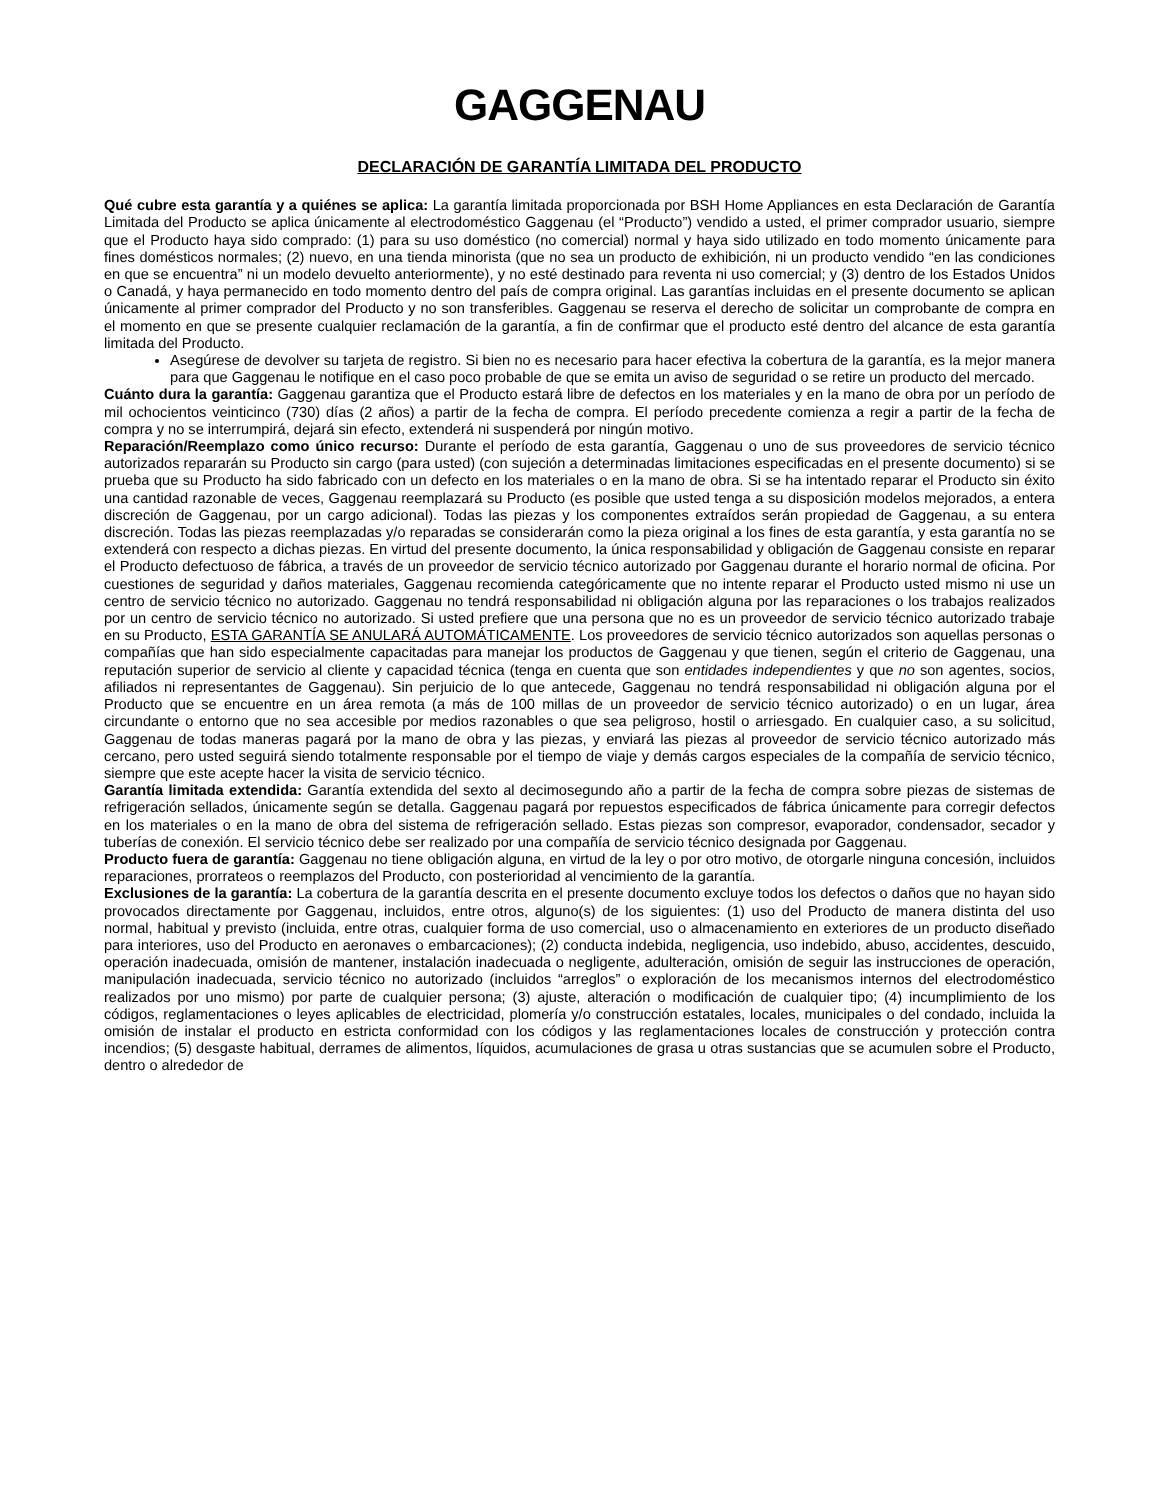GAGGENAU
DECLARACIÓN DE GARANTÍA LIMITADA DEL PRODUCTO
Qué cubre esta garantía y a quiénes se aplica: La garantía limitada proporcionada por BSH Home Appliances en esta Declaración de Garantía Limitada del Producto se aplica únicamente al electrodoméstico Gaggenau (el “Producto”) vendido a usted, el primer comprador usuario, siempre que el Producto haya sido comprado: (1) para su uso doméstico (no comercial) normal y haya sido utilizado en todo momento únicamente para fines domésticos normales; (2) nuevo, en una tienda minorista (que no sea un producto de exhibición, ni un producto vendido “en las condiciones en que se encuentra” ni un modelo devuelto anteriormente), y no esté destinado para reventa ni uso comercial; y (3) dentro de los Estados Unidos o Canadá, y haya permanecido en todo momento dentro del país de compra original. Las garantías incluidas en el presente documento se aplican únicamente al primer comprador del Producto y no son transferibles. Gaggenau se reserva el derecho de solicitar un comprobante de compra en el momento en que se presente cualquier reclamación de la garantía, a fin de confirmar que el producto esté dentro del alcance de esta garantía limitada del Producto.
Asegúrese de devolver su tarjeta de registro. Si bien no es necesario para hacer efectiva la cobertura de la garantía, es la mejor manera para que Gaggenau le notifique en el caso poco probable de que se emita un aviso de seguridad o se retire un producto del mercado.
Cuánto dura la garantía: Gaggenau garantiza que el Producto estará libre de defectos en los materiales y en la mano de obra por un período de mil ochocientos veinticinco (730) días (2 años) a partir de la fecha de compra. El período precedente comienza a regir a partir de la fecha de compra y no se interrumpirá, dejará sin efecto, extenderá ni suspenderá por ningún motivo.
Reparación/Reemplazo como único recurso: Durante el período de esta garantía, Gaggenau o uno de sus proveedores de servicio técnico autorizados repararán su Producto sin cargo (para usted) (con sujeción a determinadas limitaciones especificadas en el presente documento) si se prueba que su Producto ha sido fabricado con un defecto en los materiales o en la mano de obra. Si se ha intentado reparar el Producto sin éxito una cantidad razonable de veces, Gaggenau reemplazará su Producto (es posible que usted tenga a su disposición modelos mejorados, a entera discreción de Gaggenau, por un cargo adicional). Todas las piezas y los componentes extraídos serán propiedad de Gaggenau, a su entera discreción. Todas las piezas reemplazadas y/o reparadas se considerarán como la pieza original a los fines de esta garantía, y esta garantía no se extenderá con respecto a dichas piezas. En virtud del presente documento, la única responsabilidad y obligación de Gaggenau consiste en reparar el Producto defectuoso de fábrica, a través de un proveedor de servicio técnico autorizado por Gaggenau durante el horario normal de oficina. Por cuestiones de seguridad y daños materiales, Gaggenau recomienda categóricamente que no intente reparar el Producto usted mismo ni use un centro de servicio técnico no autorizado. Gaggenau no tendrá responsabilidad ni obligación alguna por las reparaciones o los trabajos realizados por un centro de servicio técnico no autorizado. Si usted prefiere que una persona que no es un proveedor de servicio técnico autorizado trabaje en su Producto, ESTA GARANTÍA SE ANULARÁ AUTOMÁTICAMENTE. Los proveedores de servicio técnico autorizados son aquellas personas o compañías que han sido especialmente capacitadas para manejar los productos de Gaggenau y que tienen, según el criterio de Gaggenau, una reputación superior de servicio al cliente y capacidad técnica (tenga en cuenta que son entidades independientes y que no son agentes, socios, afiliados ni representantes de Gaggenau). Sin perjuicio de lo que antecede, Gaggenau no tendrá responsabilidad ni obligación alguna por el Producto que se encuentre en un área remota (a más de 100 millas de un proveedor de servicio técnico autorizado) o en un lugar, área circundante o entorno que no sea accesible por medios razonables o que sea peligroso, hostil o arriesgado. En cualquier caso, a su solicitud, Gaggenau de todas maneras pagará por la mano de obra y las piezas, y enviará las piezas al proveedor de servicio técnico autorizado más cercano, pero usted seguirá siendo totalmente responsable por el tiempo de viaje y demás cargos especiales de la compañía de servicio técnico, siempre que este acepte hacer la visita de servicio técnico.
Garantía limitada extendida: Garantía extendida del sexto al decimosegundo año a partir de la fecha de compra sobre piezas de sistemas de refrigeración sellados, únicamente según se detalla. Gaggenau pagará por repuestos especificados de fábrica únicamente para corregir defectos en los materiales o en la mano de obra del sistema de refrigeración sellado. Estas piezas son compresor, evaporador, condensador, secador y tuberías de conexión. El servicio técnico debe ser realizado por una compañía de servicio técnico designada por Gaggenau.
Producto fuera de garantía: Gaggenau no tiene obligación alguna, en virtud de la ley o por otro motivo, de otorgarle ninguna concesión, incluidos reparaciones, prorrateos o reemplazos del Producto, con posterioridad al vencimiento de la garantía.
Exclusiones de la garantía: La cobertura de la garantía descrita en el presente documento excluye todos los defectos o daños que no hayan sido provocados directamente por Gaggenau, incluidos, entre otros, alguno(s) de los siguientes: (1) uso del Producto de manera distinta del uso normal, habitual y previsto (incluida, entre otras, cualquier forma de uso comercial, uso o almacenamiento en exteriores de un producto diseñado para interiores, uso del Producto en aeronaves o embarcaciones); (2) conducta indebida, negligencia, uso indebido, abuso, accidentes, descuido, operación inadecuada, omisión de mantener, instalación inadecuada o negligente, adulteración, omisión de seguir las instrucciones de operación, manipulación inadecuada, servicio técnico no autorizado (incluidos “arreglos” o exploración de los mecanismos internos del electrodoméstico realizados por uno mismo) por parte de cualquier persona; (3) ajuste, alteración o modificación de cualquier tipo; (4) incumplimiento de los códigos, reglamentaciones o leyes aplicables de electricidad, plomería y/o construcción estatales, locales, municipales o del condado, incluida la omisión de instalar el producto en estricta conformidad con los códigos y las reglamentaciones locales de construcción y protección contra incendios; (5) desgaste habitual, derrames de alimentos, líquidos, acumulaciones de grasa u otras sustancias que se acumulen sobre el Producto, dentro o alrededor de